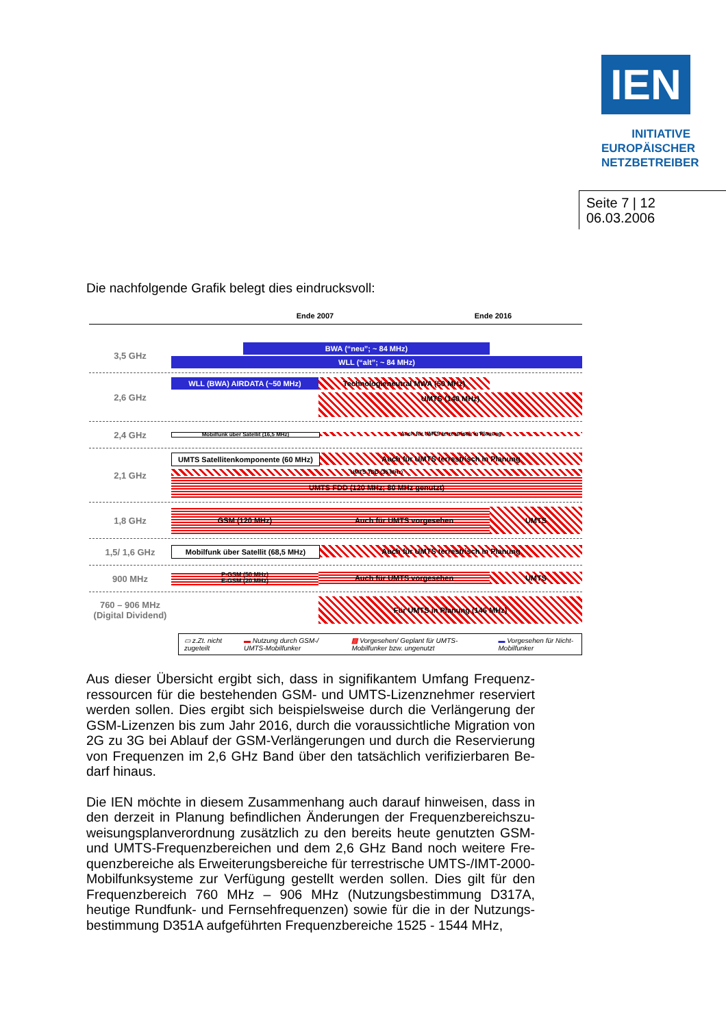IEN
INITIATIVE
EUROPÄISCHER
NETZBETREIBER
Seite 7 | 12
06.03.2006
Die nachfolgende Grafik belegt dies eindrucksvoll:
Ende 2007 Ende 2016
3,5 GHz
BWA (“neu”; ~ 84 MHz)
WLL (“alt”; ~ 84 MHz)
2,6 GHz
WLL (BWA) AIRDATA (~50 MHz) Technologieneutral MWA (50 MHz)
UMTS (140 MHz)
2,4 GHz
Mobilfunk über Satellit (16,5 MHz) Auch für UMTS terrestrisch in Planung
2,1 GHz
UMTS Satellitenkomponente (60 MHz)
Auch für UMTS terrestrisch in Planung
UMTS TDD (35 MHz)
UMTS FDD (120 MHz; 80 MHz genutzt)
1,8 GHz
GSM (120 MHz) Auch für UMTS vorgesehen UMTS
1,5/ 1,6 GHz
Mobilfunk über Satellit (68,5 MHz)
Auch für UMTS terrestrisch in Planung
900 MHz
P-GSM (50 MHz)
E-GSM (20 MHz)
Auch für UMTS vorgesehen UMTS
760 – 906 MHz
(Digital Dividend)
Für UMTS in Planung (146 MHz)
▭ z.Zt. nicht zugeteilt ▬ Nutzung durch GSM-/ UMTS-Mobilfunker ▨ Vorgesehen/ Geplant für UMTS-Mobilfunker bzw. ungenutzt ▬ Vorgesehen für Nicht-Mobilfunker
Aus dieser Übersicht ergibt sich, dass in signifikantem Umfang Frequenz­ressourcen für die bestehenden GSM- und UMTS-Lizenznehmer reserviert werden sollen. Dies ergibt sich beispielsweise durch die Verlängerung der GSM-Lizenzen bis zum Jahr 2016, durch die voraussichtliche Migration von 2G zu 3G bei Ablauf der GSM-Verlängerungen und durch die Reservierung von Frequenzen im 2,6 GHz Band über den tatsächlich verifizierbaren Be­darf hinaus.
Die IEN möchte in diesem Zusammenhang auch darauf hinweisen, dass in den derzeit in Planung befindlichen Änderungen der Frequenzbereichszu­weisungsplanverordnung zusätzlich zu den bereits heute genutzten GSM- und UMTS-Frequenzbereichen und dem 2,6 GHz Band noch weitere Fre­quenzbereiche als Erweiterungsbereiche für terrestrische UMTS-/IMT-2000-Mobilfunksysteme zur Verfügung gestellt werden sollen. Dies gilt für den Frequenzbereich 760 MHz – 906 MHz (Nutzungsbestimmung D317A, heutige Rundfunk- und Fernsehfrequenzen) sowie für die in der Nutzungs­bestimmung D351A aufgeführten Frequenzbereiche 1525 - 1544 MHz,